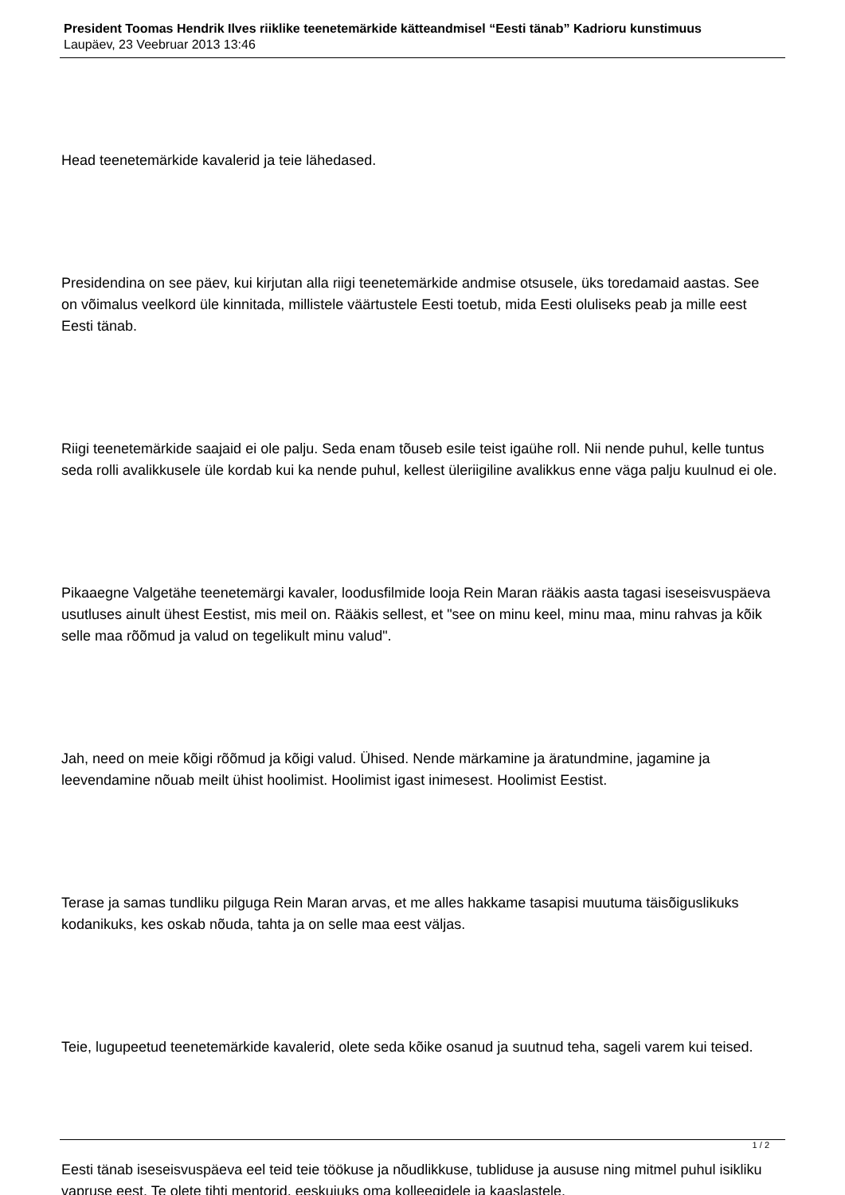President Toomas Hendrik Ilves riiklike teenetemärkide kätteandmisel “Eesti tänab” Kadrioru kunstimuus
Laupäev, 23 Veebruar 2013 13:46
Head teenetemärkide kavalerid ja teie lähedased.
Presidendina on see päev, kui kirjutan alla riigi teenetemärkide andmise otsusele, üks toredamaid aastas. See on võimalus veelkord üle kinnitada, millistele väärtustele Eesti toetub, mida Eesti oluliseks peab ja mille eest Eesti tänab.
Riigi teenetemärkide saajaid ei ole palju. Seda enam tõuseb esile teist igaühe roll. Nii nende puhul, kelle tuntus seda rolli avalikkusele üle kordab kui ka nende puhul, kellest üleriigiline avalikkus enne väga palju kuulnud ei ole.
Pikaaegne Valgetähe teenetemärgi kavaler, loodusfilmide looja Rein Maran rääkis aasta tagasi iseseisvuspäeva usutluses ainult ühest Eestist, mis meil on. Rääkis sellest, et "see on minu keel, minu maa, minu rahvas ja kõik selle maa rõõmud ja valud on tegelikult minu valud".
Jah, need on meie kõigi rõõmud ja kõigi valud. Ühised. Nende märkamine ja äratundmine, jagamine ja leevendamine nõuab meilt ühist hoolimist. Hoolimist igast inimesest. Hoolimist Eestist.
Terase ja samas tundliku pilguga Rein Maran arvas, et me alles hakkame tasapisi muutuma täisõiguslikuks kodanikuks, kes oskab nõuda, tahta ja on selle maa eest väljas.
Teie, lugupeetud teenetemärkide kavalerid, olete seda kõike osanud ja suutnud teha, sageli varem kui teised.
Eesti tänab iseseisvuspäeva eel teid teie töökuse ja nõudlikkuse, tubliduse ja aususe ning mitmel puhul isikliku vapruse eest. Te olete tihti mentorid, eeskujuks oma kolleegidele ja kaaslastele.
1 / 2